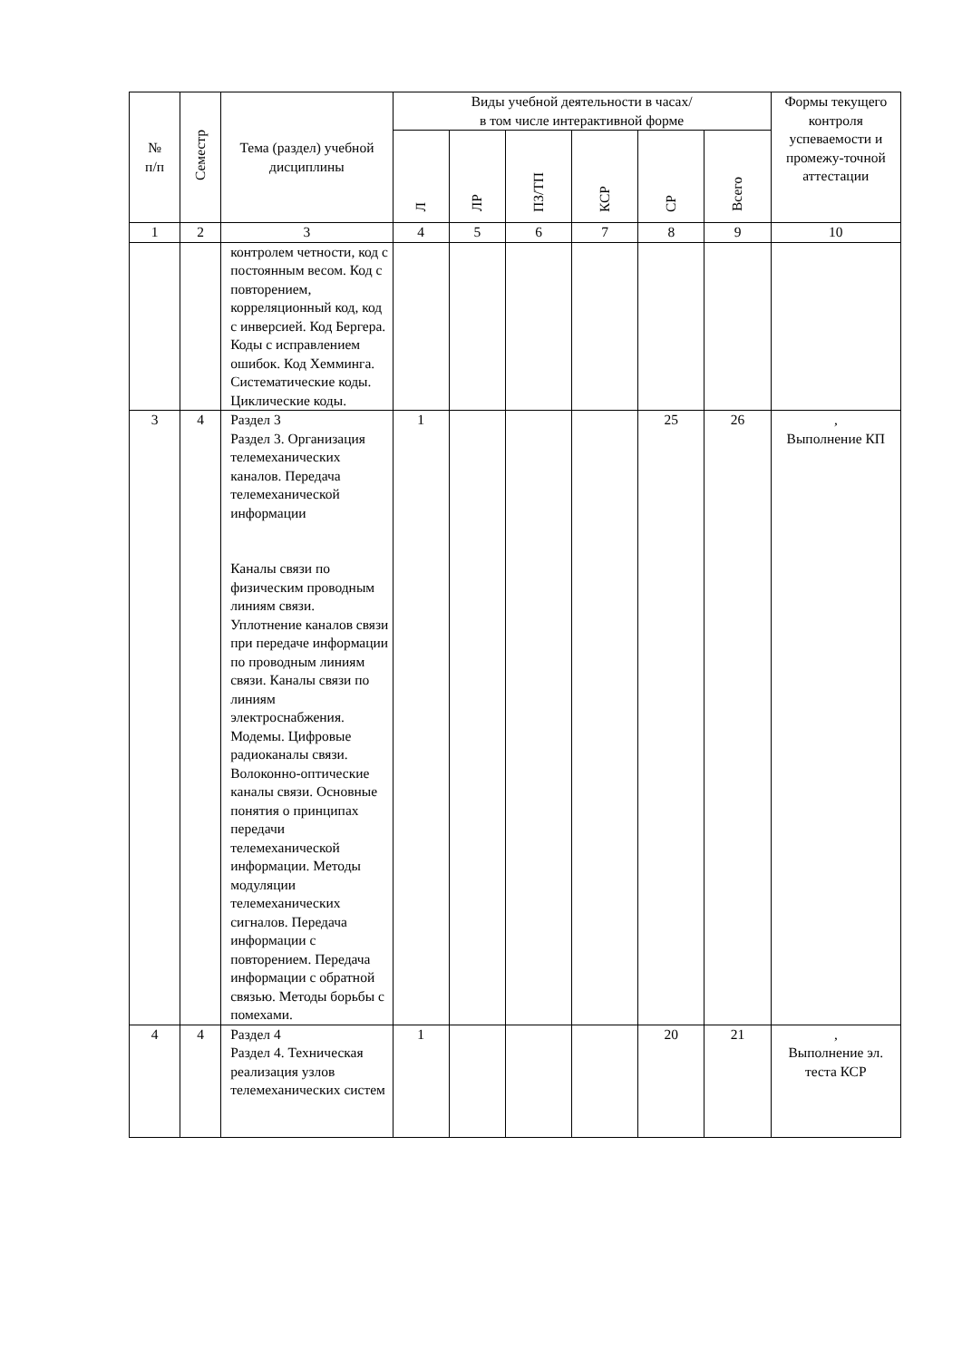| № п/п | Семестр | Тема (раздел) учебной дисциплины | Виды учебной деятельности в часах/ в том числе интерактивной форме | | | | | | Формы текущего контроля успеваемости и промежу-точной аттестации |
| --- | --- | --- | --- | --- | --- | --- | --- | --- | --- |
| | | | Л | ЛР | ПЗ/ТП | КСР | СР | Всего | |
| 1 | 2 | 3 | 4 | 5 | 6 | 7 | 8 | 9 | 10 |
| | | контролем четности, код с постоянным весом. Код с повторением, корреляционный код, код с инверсией. Код Бергера. Коды с исправлением ошибок. Код Хемминга. Систематические коды. Циклические коды. | | | | | | | |
| 3 | 4 | Раздел 3 Раздел 3. Организация телемеханических каналов. Передача телемеханической информации Каналы связи по физическим проводным линиям связи. Уплотнение каналов связи при передаче информации по проводным линиям связи. Каналы связи по линиям электроснабжения. Модемы. Цифровые радиоканалы связи. Волоконно-оптические каналы связи. Основные понятия о принципах передачи телемеханической информации. Методы модуляции телемеханических сигналов. Передача информации с повторением. Передача информации с обратной связью. Методы борьбы с помехами. | 1 | | | | 25 | 26 | , Выполнение КП |
| 4 | 4 | Раздел 4 Раздел 4. Техническая реализация узлов телемеханических систем | 1 | | | | 20 | 21 | , Выполнение эл. теста КСР |